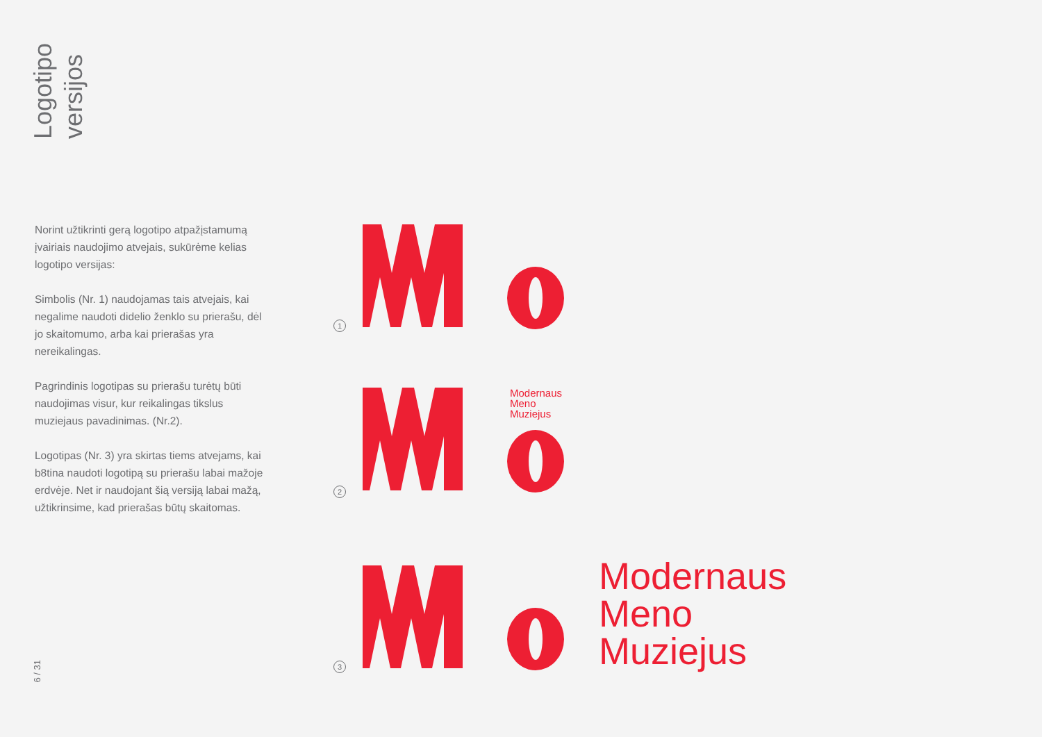Logotipo
versijos
Norint užtikrinti gerą logotipo atpažįstamumą įvairiais naudojimo atvejais, sukūrėme kelias logotipo versijas:
Simbolis (Nr. 1) naudojamas tais atvejais, kai negalime naudoti didelio ženklo su prierašu, dėl jo skaitomumo, arba kai prierašas yra nereikalingas.
Pagrindinis logotipas su prierašu turėtų būti naudojimas visur, kur reikalingas tikslus muziejaus pavadinimas. (Nr.2).
Logotipas (Nr. 3) yra skirtas tiems atvejams, kai b8tina naudoti logotipą su prierašu labai mažoje erdvėje. Net ir naudojant šią versiją labai mažą, užtikrinsime, kad prierašas būtų skaitomas.
6 / 31
1
2
Modernaus
Meno
Muziejus
3
Modernaus
Meno
Muziejus